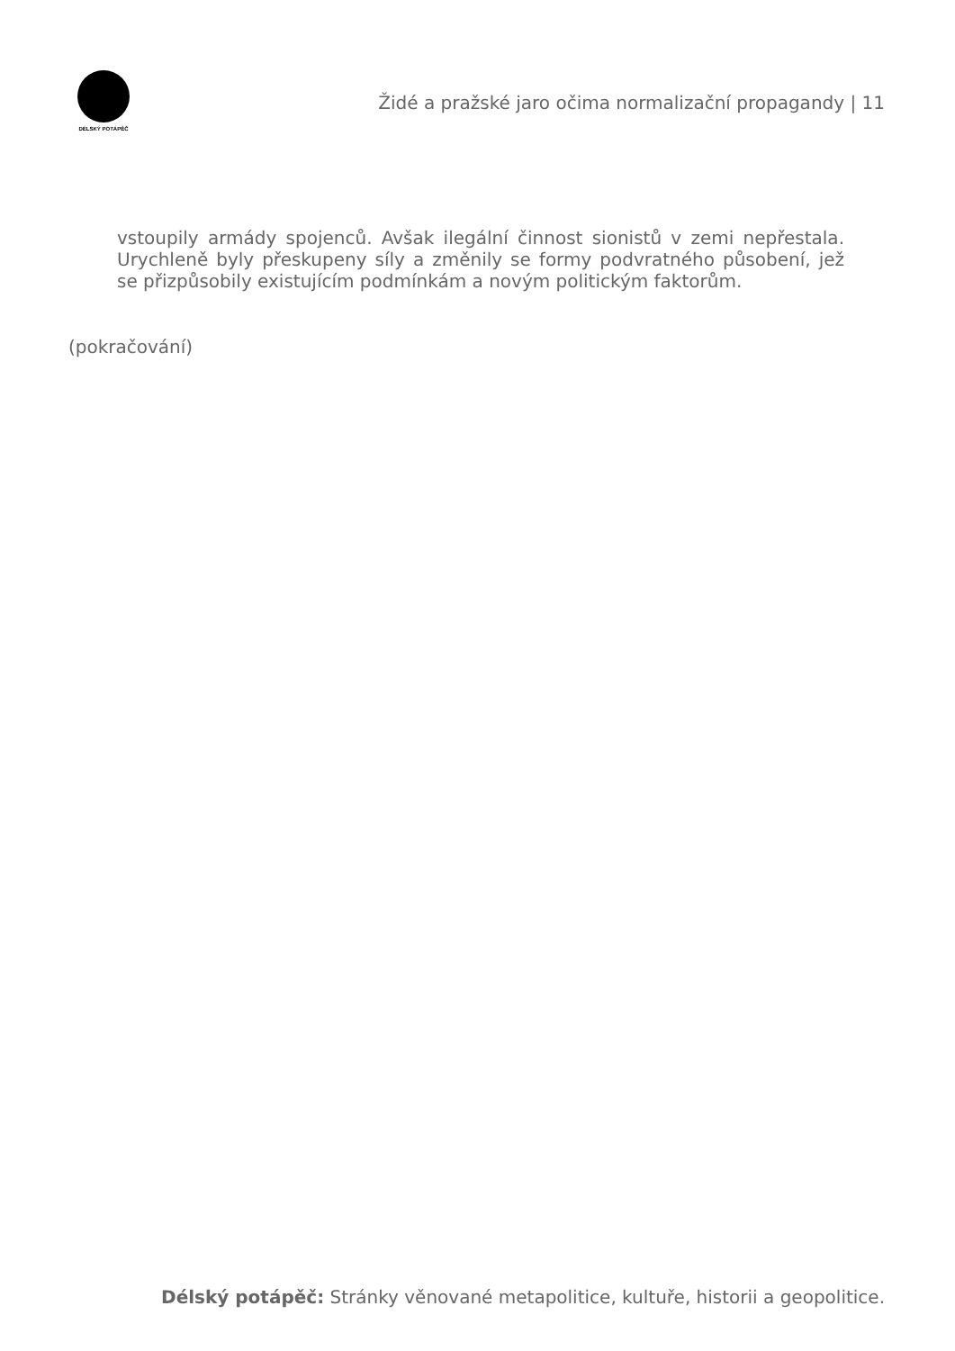DÉLSKÝ POTÁPĚČ
Židé a pražské jaro očima normalizační propagandy | 11
vstoupily armády spojenců. Avšak ilegální činnost sionistů v zemi nepřestala. Urychleně byly přeskupeny síly a změnily se formy podvratného působení, jež se přizpůsobily existujícím podmínkám a novým politickým faktorům.
(pokračování)
Délský potápěč: Stránky věnované metapolitice, kultuře, historii a geopolitice.